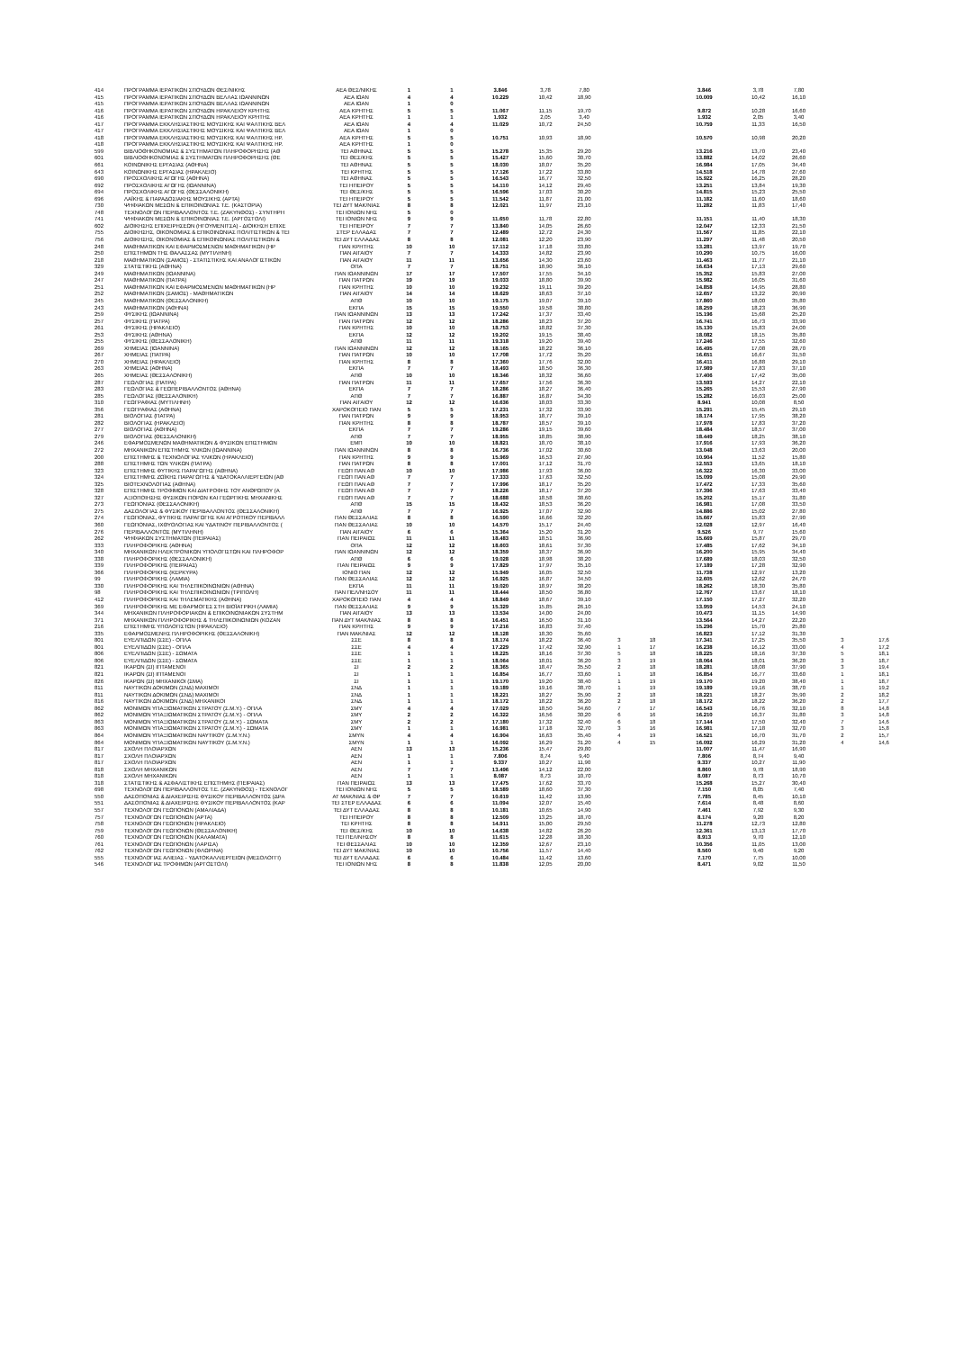| 414 | ΠΡΟΓΡΑΜΜΑ ΙΕΡΑΤΙΚΩΝ ΣΠΟΥΔΩΝ ΘΕΣ/ΝΙΚΗΣ | ΑΕΑ ΘΕΣ/ΝΙΚΗΣ | 1 | 1 | 3.846 | 3,78 | 7,80 | | | 3.846 | 3,78 | 7,80 | | |
| 415 | ΠΡΟΓΡΑΜΜΑ ΙΕΡΑΤΙΚΩΝ ΣΠΟΥΔΩΝ ΒΕΛΛΑΣ ΙΩΑΝΝΙΝΩΝ | ΑΕΑ ΙΩΑΝ | 4 | 4 | 10.229 | 10,42 | 18,90 | | | 10.009 | 10,42 | 16,10 | | |
| 415 | ΠΡΟΓΡΑΜΜΑ ΙΕΡΑΤΙΚΩΝ ΣΠΟΥΔΩΝ ΒΕΛΛΑΣ ΙΩΑΝΝΙΝΩΝ | ΑΕΑ ΙΩΑΝ | 1 | 0 | | | | | | | | | | |
| 416 | ΠΡΟΓΡΑΜΜΑ ΙΕΡΑΤΙΚΩΝ ΣΠΟΥΔΩΝ ΗΡΑΚΛΕΙΟΥ ΚΡΗΤΗΣ | ΑΕΑ ΚΡΗΤΗΣ | 5 | 5 | 11.067 | 11,15 | 19,70 | | | 9.872 | 10,28 | 16,60 | | |
| 416 | ΠΡΟΓΡΑΜΜΑ ΙΕΡΑΤΙΚΩΝ ΣΠΟΥΔΩΝ ΗΡΑΚΛΕΙΟΥ ΚΡΗΤΗΣ | ΑΕΑ ΚΡΗΤΗΣ | 1 | 1 | 1.932 | 2,05 | 3,40 | | | 1.932 | 2,05 | 3,40 | | |
| 417 | ΠΡΟΓΡΑΜΜΑ ΕΚΚΛΗΣΙΑΣΤΙΚΗΣ ΜΟΥΣΙΚΗΣ ΚΑΙ ΨΑΛΤΙΚΗΣ ΒΕΛ | ΑΕΑ ΙΩΑΝ | 4 | 4 | 11.029 | 10,72 | 24,50 | | | 10.759 | 11,33 | 16,50 | | |
| 417 | ΠΡΟΓΡΑΜΜΑ ΕΚΚΛΗΣΙΑΣΤΙΚΗΣ ΜΟΥΣΙΚΗΣ ΚΑΙ ΨΑΛΤΙΚΗΣ ΒΕΛ | ΑΕΑ ΙΩΑΝ | 1 | 0 | | | | | | | | | | |
| 418 | ΠΡΟΓΡΑΜΜΑ ΕΚΚΛΗΣΙΑΣΤΙΚΗΣ ΜΟΥΣΙΚΗΣ ΚΑΙ ΨΑΛΤΙΚΗΣ ΗΡ. | ΑΕΑ ΚΡΗΤΗΣ | 5 | 5 | 10.751 | 10,93 | 18,90 | | | 10.570 | 10,98 | 20,20 | | |
| 418 | ΠΡΟΓΡΑΜΜΑ ΕΚΚΛΗΣΙΑΣΤΙΚΗΣ ΜΟΥΣΙΚΗΣ ΚΑΙ ΨΑΛΤΙΚΗΣ ΗΡ. | ΑΕΑ ΚΡΗΤΗΣ | 1 | 0 | | | | | | | | | | |
| 599 | ΒΙΒΛΙΟΘΗΚΟΝΟΜΙΑΣ & ΣΥΣΤΗΜΑΤΩΝ ΠΛΗΡΟΦΟΡΗΣΗΣ (ΑΘ | ΤΕΙ ΑΘΗΝΑΣ | 5 | 5 | 15.278 | 15,35 | 29,20 | | | 13.216 | 13,70 | 23,40 | | |
| 601 | ΒΙΒΛΙΟΘΗΚΟΝΟΜΙΑΣ & ΣΥΣΤΗΜΑΤΩΝ ΠΛΗΡΟΦΟΡΗΣΗΣ (ΘΕ | ΤΕΙ ΘΕΣ/ΚΗΣ | 5 | 5 | 15.427 | 15,60 | 30,70 | | | 13.882 | 14,02 | 26,60 | | |
| 661 | ΚΟΙΝΩΝΙΚΗΣ ΕΡΓΑΣΙΑΣ (ΑΘΗΝΑ) | ΤΕΙ ΑΘΗΝΑΣ | 5 | 5 | 18.030 | 18,07 | 35,20 | | | 16.984 | 17,05 | 34,40 | | |
| 643 | ΚΟΙΝΩΝΙΚΗΣ ΕΡΓΑΣΙΑΣ (ΗΡΑΚΛΕΙΟ) | ΤΕΙ ΚΡΗΤΗΣ | 5 | 5 | 17.126 | 17,22 | 33,80 | | | 14.518 | 14,78 | 27,60 | | |
| 690 | ΠΡΟΣΧΟΛΙΚΗΣ ΑΓΩΓΗΣ (ΑΘΗΝΑ) | ΤΕΙ ΑΘΗΝΑΣ | 5 | 5 | 16.543 | 16,77 | 32,50 | | | 15.922 | 16,25 | 28,20 | | |
| 692 | ΠΡΟΣΧΟΛΙΚΗΣ ΑΓΩΓΗΣ (ΙΩΑΝΝΙΝΑ) | ΤΕΙ ΗΠΕΙΡΟΥ | 5 | 5 | 14.110 | 14,12 | 29,40 | | | 13.251 | 13,84 | 19,30 | | |
| 694 | ΠΡΟΣΧΟΛΙΚΗΣ ΑΓΩΓΗΣ (ΘΕΣΣΑΛΟΝΙΚΗ) | ΤΕΙ ΘΕΣ/ΚΗΣ | 5 | 5 | 16.596 | 17,03 | 30,20 | | | 14.815 | 15,23 | 25,50 | | |
| 696 | ΛΑΪΚΗΣ & ΠΑΡΑΔΟΣΙΑΚΗΣ ΜΟΥΣΙΚΗΣ (ΑΡΤΑ) | ΤΕΙ ΗΠΕΙΡΟΥ | 5 | 5 | 11.542 | 11,87 | 21,00 | | | 11.182 | 11,60 | 18,60 | | |
| 730 | ΨΗΦΙΑΚΩΝ ΜΕΣΩΝ & ΕΠΙΚΟΙΝΩΝΙΑΣ Τ.Ε. (ΚΑΣΤΟΡΙΑ) | ΤΕΙ ΔΥΤ ΜΑΚ/ΝΙΑΣ | 8 | 8 | 12.021 | 11,97 | 23,10 | | | 11.282 | 11,83 | 17,40 | | |
| 748 | ΤΕΧΝΟΛΟΓΩΝ ΠΕΡΙΒΑΛΛΟΝΤΟΣ Τ.Ε. (ΖΑΚΥΝΘΟΣ) - ΣΥΝΤΗΡΗ | ΤΕΙ ΙΟΝΙΩΝ ΝΗΣ | 5 | 0 | | | | | | | | | | |
| 741 | ΨΗΦΙΑΚΩΝ ΜΕΣΩΝ & ΕΠΙΚΟΙΝΩΝΙΑΣ Τ.Ε. (ΑΡΓΟΣΤΟΛΙ) | ΤΕΙ ΙΟΝΙΩΝ ΝΗΣ | 9 | 9 | 11.650 | 11,78 | 22,80 | | | 11.151 | 11,40 | 18,30 | | |
| 602 | ΔΙΟΙΚΗΣΗΣ ΕΠΙΧΕΙΡΗΣΕΩΝ (ΗΓΟΥΜΕΝΙΤΣΑ) - ΔΙΟΙΚΗΣΗ ΕΠΙΧΕ | ΤΕΙ ΗΠΕΙΡΟΥ | 7 | 7 | 13.840 | 14,05 | 26,60 | | | 12.047 | 12,33 | 21,50 | | |
| 755 | ΔΙΟΙΚΗΣΗΣ, ΟΙΚΟΝΟΜΙΑΣ & ΕΠΙΚΟΙΝΩΝΙΑΣ ΠΟΛΙΤΙΣΤΙΚΩΝ & ΤΕΙ | ΣΤΕΡ ΕΛΛΑΔΑΣ | 7 | 7 | 12.489 | 12,72 | 24,30 | | | 11.567 | 11,85 | 22,10 | | |
| 756 | ΔΙΟΙΚΗΣΗΣ, ΟΙΚΟΝΟΜΙΑΣ & ΕΠΙΚΟΙΝΩΝΙΑΣ ΠΟΛΙΤΙΣΤΙΚΩΝ & | ΤΕΙ ΔΥΤ ΕΛΛΑΔΑΣ | 8 | 8 | 12.081 | 12,20 | 23,90 | | | 11.297 | 11,48 | 20,50 | | |
| 248 | ΜΑΘΗΜΑΤΙΚΩΝ ΚΑΙ ΕΦΑΡΜΟΣΜΕΝΩΝ ΜΑΘΗΜΑΤΙΚΩΝ (ΗΡ | ΠΑΝ ΚΡΗΤΗΣ | 10 | 10 | 17.112 | 17,18 | 33,80 | | | 13.281 | 13,97 | 19,70 | | |
| 250 | ΕΠΙΣΤΗΜΩΝ ΤΗΣ ΘΑΛΑΣΣΑΣ (ΜΥΤΙΛΗΝΗ) | ΠΑΝ ΑΙΓΑΙΟΥ | 7 | 7 | 14.333 | 14,82 | 23,90 | | | 10.290 | 10,75 | 16,00 | | |
| 218 | ΜΑΘΗΜΑΤΙΚΩΝ (ΣΑΜΟΣ) - ΣΤΑΤΙΣΤΙΚΗΣ ΚΑΙ ΑΝΑΛΟΓΙΣΤΙΚΩΝ | ΠΑΝ ΑΙΓΑΙΟΥ | 11 | 11 | 13.656 | 14,30 | 23,60 | | | 11.463 | 11,77 | 21,10 | | |
| 329 | ΣΤΑΤΙΣΤΙΚΗΣ (ΑΘΗΝΑ) | ΟΠΑ | 7 | 7 | 18.751 | 18,90 | 36,10 | | | 16.634 | 17,13 | 29,60 | | |
| 249 | ΜΑΘΗΜΑΤΙΚΩΝ (ΙΩΑΝΝΙΝΑ) | ΠΑΝ ΙΩΑΝΝΙΝΩΝ | 17 | 17 | 17.507 | 17,55 | 34,10 | | | 15.352 | 15,83 | 27,00 | | |
| 247 | ΜΑΘΗΜΑΤΙΚΩΝ (ΠΑΤΡΑ) | ΠΑΝ ΠΑΤΡΩΝ | 19 | 19 | 19.033 | 18,80 | 39,90 | | | 15.982 | 16,05 | 31,60 | | |
| 251 | ΜΑΘΗΜΑΤΙΚΩΝ ΚΑΙ ΕΦΑΡΜΟΣΜΕΝΩΝ ΜΑΘΗΜΑΤΙΚΩΝ (ΗΡ | ΠΑΝ ΚΡΗΤΗΣ | 10 | 10 | 19.232 | 19,11 | 39,20 | | | 14.858 | 14,95 | 28,80 | | |
| 252 | ΜΑΘΗΜΑΤΙΚΩΝ (ΣΑΜΟΣ) - ΜΑΘΗΜΑΤΙΚΩΝ | ΠΑΝ ΑΙΓΑΙΟΥ | 14 | 14 | 18.629 | 18,63 | 37,10 | | | 12.657 | 13,22 | 20,90 | | |
| 245 | ΜΑΘΗΜΑΤΙΚΩΝ (ΘΕΣΣΑΛΟΝΙΚΗ) | ΑΠΘ | 10 | 10 | 19.175 | 19,07 | 39,10 | | | 17.860 | 18,00 | 35,80 | | |
| 243 | ΜΑΘΗΜΑΤΙΚΩΝ (ΑΘΗΝΑ) | ΕΚΠΑ | 15 | 15 | 19.550 | 19,58 | 38,80 | | | 18.259 | 18,23 | 36,90 | | |
| 259 | ΦΥΣΙΚΗΣ (ΙΩΑΝΝΙΝΑ) | ΠΑΝ ΙΩΑΝΝΙΝΩΝ | 13 | 13 | 17.242 | 17,37 | 33,40 | | | 15.196 | 15,68 | 25,20 | | |
| 257 | ΦΥΣΙΚΗΣ (ΠΑΤΡΑ) | ΠΑΝ ΠΑΤΡΩΝ | 12 | 12 | 18.286 | 18,23 | 37,20 | | | 16.741 | 16,73 | 33,90 | | |
| 261 | ΦΥΣΙΚΗΣ (ΗΡΑΚΛΕΙΟ) | ΠΑΝ ΚΡΗΤΗΣ | 10 | 10 | 18.753 | 18,82 | 37,30 | | | 15.130 | 15,83 | 24,00 | | |
| 253 | ΦΥΣΙΚΗΣ (ΑΘΗΝΑ) | ΕΚΠΑ | 12 | 12 | 19.202 | 19,15 | 38,40 | | | 18.082 | 18,15 | 35,80 | | |
| 255 | ΦΥΣΙΚΗΣ (ΘΕΣΣΑΛΟΝΙΚΗ) | ΑΠΘ | 11 | 11 | 19.318 | 19,20 | 39,40 | | | 17.246 | 17,55 | 32,60 | | |
| 269 | ΧΗΜΕΙΑΣ (ΙΩΑΝΝΙΝΑ) | ΠΑΝ ΙΩΑΝΝΙΝΩΝ | 12 | 12 | 18.165 | 18,22 | 36,10 | | | 16.495 | 17,08 | 28,70 | | |
| 267 | ΧΗΜΕΙΑΣ (ΠΑΤΡΑ) | ΠΑΝ ΠΑΤΡΩΝ | 10 | 10 | 17.708 | 17,72 | 35,20 | | | 16.651 | 16,67 | 31,50 | | |
| 270 | ΧΗΜΕΙΑΣ (ΗΡΑΚΛΕΙΟ) | ΠΑΝ ΚΡΗΤΗΣ | 8 | 8 | 17.360 | 17,76 | 32,00 | | | 16.411 | 16,88 | 29,10 | | |
| 263 | ΧΗΜΕΙΑΣ (ΑΘΗΝΑ) | ΕΚΠΑ | 7 | 7 | 18.493 | 18,50 | 36,30 | | | 17.989 | 17,83 | 37,10 | | |
| 265 | ΧΗΜΕΙΑΣ (ΘΕΣΣΑΛΟΝΙΚΗ) | ΑΠΘ | 10 | 10 | 18.346 | 18,32 | 36,60 | | | 17.406 | 17,42 | 35,00 | | |
| 287 | ΓΕΩΛΟΓΙΑΣ (ΠΑΤΡΑ) | ΠΑΝ ΠΑΤΡΩΝ | 11 | 11 | 17.657 | 17,56 | 36,30 | | | 13.593 | 14,27 | 22,10 | | |
| 283 | ΓΕΩΛΟΓΙΑΣ & ΓΕΩΠΕΡΙΒΑΛΛΟΝΤΟΣ (ΑΘΗΝΑ) | ΕΚΠΑ | 7 | 7 | 18.286 | 18,27 | 36,40 | | | 15.265 | 15,53 | 27,90 | | |
| 285 | ΓΕΩΛΟΓΙΑΣ (ΘΕΣΣΑΛΟΝΙΚΗ) | ΑΠΘ | 7 | 7 | 16.887 | 16,87 | 34,30 | | | 15.282 | 16,03 | 25,00 | | |
| 310 | ΓΕΩΓΡΑΦΙΑΣ (ΜΥΤΙΛΗΝΗ) | ΠΑΝ ΑΙΓΑΙΟΥ | 12 | 12 | 16.636 | 18,03 | 33,30 | | | 8.941 | 10,08 | 8,50 | | |
| 356 | ΓΕΩΓΡΑΦΙΑΣ (ΑΘΗΝΑ) | ΧΑΡΟΚΟΠΕΙΟ ΠΑΝ | 5 | 5 | 17.231 | 17,32 | 33,90 | | | 15.291 | 15,45 | 29,10 | | |
| 281 | ΒΙΟΛΟΓΙΑΣ (ΠΑΤΡΑ) | ΠΑΝ ΠΑΤΡΩΝ | 9 | 9 | 18.953 | 18,77 | 39,10 | | | 18.174 | 17,95 | 38,20 | | |
| 282 | ΒΙΟΛΟΓΙΑΣ (ΗΡΑΚΛΕΙΟ) | ΠΑΝ ΚΡΗΤΗΣ | 8 | 8 | 18.787 | 18,57 | 39,10 | | | 17.978 | 17,83 | 37,20 | | |
| 277 | ΒΙΟΛΟΓΙΑΣ (ΑΘΗΝΑ) | ΕΚΠΑ | 7 | 7 | 19.286 | 19,15 | 39,60 | | | 18.484 | 18,57 | 37,00 | | |
| 279 | ΒΙΟΛΟΓΙΑΣ (ΘΕΣΣΑΛΟΝΙΚΗ) | ΑΠΘ | 7 | 7 | 18.955 | 18,85 | 38,90 | | | 18.449 | 18,25 | 38,10 | | |
| 246 | ΕΦΑΡΜΟΣΜΕΝΩΝ ΜΑΘΗΜΑΤΙΚΩΝ & ΦΥΣΙΚΩΝ ΕΠΙΣΤΗΜΩΝ | ΕΜΠ | 10 | 10 | 18.821 | 18,70 | 38,10 | | | 17.916 | 17,93 | 36,20 | | |
| 272 | ΜΗΧΑΝΙΚΩΝ ΕΠΙΣΤΗΜΗΣ ΥΛΙΚΩΝ (ΙΩΑΝΝΙΝΑ) | ΠΑΝ ΙΩΑΝΝΙΝΩΝ | 8 | 8 | 16.736 | 17,02 | 30,60 | | | 13.048 | 13,63 | 20,00 | | |
| 200 | ΕΠΙΣΤΗΜΗΣ & ΤΕΧΝΟΛΟΓΙΑΣ ΥΛΙΚΩΝ (ΗΡΑΚΛΕΙΟ) | ΠΑΝ ΚΡΗΤΗΣ | 9 | 9 | 15.969 | 16,53 | 27,90 | | | 10.904 | 11,52 | 15,80 | | |
| 288 | ΕΠΙΣΤΗΜΗΣ ΤΩΝ ΥΛΙΚΩΝ (ΠΑΤΡΑ) | ΠΑΝ ΠΑΤΡΩΝ | 8 | 8 | 17.001 | 17,12 | 31,70 | | | 12.553 | 13,65 | 18,10 | | |
| 323 | ΕΠΙΣΤΗΜΗΣ ΦΥΤΙΚΗΣ ΠΑΡΑΓΩΓΗΣ (ΑΘΗΝΑ) | ΓΕΩΠ ΠΑΝ ΑΘ | 10 | 10 | 17.986 | 17,93 | 36,00 | | | 16.322 | 16,30 | 33,00 | | |
| 324 | ΕΠΙΣΤΗΜΗΣ ΖΩΪΚΗΣ ΠΑΡΑΓΩΓΗΣ & ΥΔΑΤΟΚΑΛΛΙΕΡΓΕΙΩΝ (ΑΘ | ΓΕΩΠ ΠΑΝ ΑΘ | 7 | 7 | 17.333 | 17,63 | 32,50 | | | 15.099 | 15,08 | 29,90 | | |
| 325 | ΒΙΟΤΕΧΝΟΛΟΓΙΑΣ (ΑΘΗΝΑ) | ΓΕΩΠ ΠΑΝ ΑΘ | 7 | 7 | 17.996 | 18,17 | 35,20 | | | 17.472 | 17,33 | 35,60 | | |
| 328 | ΕΠΙΣΤΗΜΗΣ ΤΡΟΦΙΜΩΝ ΚΑΙ ΔΙΑΤΡΟΦΗΣ ΤΟΥ ΑΝΘΡΩΠΟΥ (Α | ΓΕΩΠ ΠΑΝ ΑΘ | 7 | 7 | 18.226 | 18,17 | 37,20 | | | 17.396 | 17,63 | 33,40 | | |
| 327 | ΑΞΙΟΠΟΙΗΣΗΣ ΦΥΣΙΚΩΝ ΠΟΡΩΝ ΚΑΙ ΓΕΩΡΓΙΚΗΣ ΜΗΧΑΝΙΚΗΣ | ΓΕΩΠ ΠΑΝ ΑΘ | 7 | 7 | 18.688 | 18,58 | 38,60 | | | 15.202 | 15,17 | 31,80 | | |
| 273 | ΓΕΩΠΟΝΙΑΣ (ΘΕΣΣΑΛΟΝΙΚΗ) | ΑΠΘ | 15 | 15 | 18.432 | 18,53 | 36,20 | | | 16.981 | 17,08 | 33,50 | | |
| 275 | ΔΑΣΟΛΟΓΙΑΣ & ΦΥΣΙΚΟΥ ΠΕΡΙΒΑΛΛΟΝΤΟΣ (ΘΕΣΣΑΛΟΝΙΚΗ) | ΑΠΘ | 7 | 7 | 16.925 | 17,07 | 32,90 | | | 14.886 | 15,02 | 27,80 | | |
| 274 | ΓΕΩΠΟΝΙΑΣ, ΦΥΤΙΚΗΣ ΠΑΡΑΓΩΓΗΣ ΚΑΙ ΑΓΡΟΤΙΚΟΥ ΠΕΡΙΒΑΛΛ | ΠΑΝ ΘΕΣΣΑΛΙΑΣ | 8 | 8 | 16.590 | 16,66 | 32,20 | | | 15.667 | 15,83 | 27,90 | | |
| 360 | ΓΕΩΠΟΝΙΑΣ, ΙΧΘΥΟΛΟΓΙΑΣ ΚΑΙ ΥΔΑΤΙΝΟΥ ΠΕΡΙΒΑΛΛΟΝΤΟΣ ( | ΠΑΝ ΘΕΣΣΑΛΙΑΣ | 10 | 10 | 14.570 | 15,17 | 24,40 | | | 12.028 | 12,97 | 16,40 | | |
| 276 | ΠΕΡΙΒΑΛΛΟΝΤΟΣ (ΜΥΤΙΛΗΝΗ) | ΠΑΝ ΑΙΓΑΙΟΥ | 6 | 6 | 15.364 | 15,20 | 31,20 | | | 9.526 | 9,77 | 15,60 | | |
| 262 | ΨΗΦΙΑΚΩΝ ΣΥΣΤΗΜΑΤΩΝ (ΠΕΙΡΑΙΑΣ) | ΠΑΝ ΠΕΙΡΑΙΩΣ | 11 | 11 | 18.483 | 18,51 | 36,90 | | | 15.669 | 15,87 | 29,70 | | |
| 333 | ΠΛΗΡΟΦΟΡΙΚΗΣ (ΑΘΗΝΑ) | ΟΠΑ | 12 | 12 | 18.603 | 18,61 | 37,30 | | | 17.485 | 17,62 | 34,10 | | |
| 340 | ΜΗΧΑΝΙΚΩΝ ΗΛΕΚΤΡΟΝΙΚΩΝ ΥΠΟΛΟΓΙΣΤΩΝ ΚΑΙ ΠΛΗΡΟΦΟΡ | ΠΑΝ ΙΩΑΝΝΙΝΩΝ | 12 | 12 | 18.359 | 18,37 | 36,90 | | | 16.200 | 15,95 | 34,40 | | |
| 338 | ΠΛΗΡΟΦΟΡΙΚΗΣ (ΘΕΣΣΑΛΟΝΙΚΗ) | ΑΠΘ | 6 | 6 | 19.028 | 18,98 | 38,20 | | | 17.689 | 18,03 | 32,50 | | |
| 339 | ΠΛΗΡΟΦΟΡΙΚΗΣ (ΠΕΙΡΑΙΑΣ) | ΠΑΝ ΠΕΙΡΑΙΩΣ | 9 | 9 | 17.829 | 17,97 | 35,10 | | | 17.189 | 17,28 | 32,90 | | |
| 366 | ΠΛΗΡΟΦΟΡΙΚΗΣ (ΚΕΡΚΥΡΑ) | ΙΟΝΙΟ ΠΑΝ | 12 | 12 | 15.949 | 16,05 | 32,50 | | | 11.738 | 12,97 | 13,20 | | |
| 99 | ΠΛΗΡΟΦΟΡΙΚΗΣ (ΛΑΜΙΑ) | ΠΑΝ ΘΕΣΣΑΛΙΑΣ | 12 | 12 | 16.925 | 16,87 | 34,50 | | | 12.605 | 12,62 | 24,70 | | |
| 330 | ΠΛΗΡΟΦΟΡΙΚΗΣ ΚΑΙ ΤΗΛΕΠΙΚΟΙΝΩΝΙΩΝ (ΑΘΗΝΑ) | ΕΚΠΑ | 11 | 11 | 19.020 | 18,97 | 38,20 | | | 18.262 | 18,30 | 35,80 | | |
| 98 | ΠΛΗΡΟΦΟΡΙΚΗΣ ΚΑΙ ΤΗΛΕΠΙΚΟΙΝΩΝΙΩΝ (ΤΡΙΠΟΛΗ) | ΠΑΝ ΠΕΛ/ΝΗΣΟΥ | 11 | 11 | 18.444 | 18,50 | 36,80 | | | 12.767 | 13,67 | 18,10 | | |
| 412 | ΠΛΗΡΟΦΟΡΙΚΗΣ ΚΑΙ ΤΗΛΕΜΑΤΙΚΗΣ (ΑΘΗΝΑ) | ΧΑΡΟΚΟΠΕΙΟ ΠΑΝ | 4 | 4 | 18.849 | 18,67 | 39,10 | | | 17.150 | 17,27 | 32,20 | | |
| 369 | ΠΛΗΡΟΦΟΡΙΚΗΣ ΜΕ ΕΦΑΡΜΟΓΕΣ ΣΤΗ ΒΙΟΪΑΤΡΙΚΗ (ΛΑΜΙΑ) | ΠΑΝ ΘΕΣΣΑΛΙΑΣ | 9 | 9 | 15.329 | 15,85 | 26,10 | | | 13.959 | 14,53 | 24,10 | | |
| 344 | ΜΗΧΑΝΙΚΩΝ ΠΛΗΡΟΦΟΡΙΑΚΩΝ & ΕΠΙΚΟΙΝΩΝΙΑΚΩΝ ΣΥΣΤΗΜ | ΠΑΝ ΑΙΓΑΙΟΥ | 13 | 13 | 13.534 | 14,00 | 24,00 | | | 10.473 | 11,15 | 14,90 | | |
| 371 | ΜΗΧΑΝΙΚΩΝ ΠΛΗΡΟΦΟΡΙΚΗΣ & ΤΗΛΕΠΙΚΟΙΝΩΝΙΩΝ (ΚΟΖΑΝ | ΠΑΝ ΔΥΤ ΜΑΚ/ΝΙΑΣ | 8 | 8 | 16.451 | 16,50 | 31,10 | | | 13.564 | 14,27 | 22,20 | | |
| 216 | ΕΠΙΣΤΗΜΗΣ ΥΠΟΛΟΓΙΣΤΩΝ (ΗΡΑΚΛΕΙΟ) | ΠΑΝ ΚΡΗΤΗΣ | 9 | 9 | 17.216 | 16,83 | 37,40 | | | 15.296 | 15,70 | 25,80 | | |
| 335 | ΕΦΑΡΜΟΣΜΕΝΗΣ ΠΛΗΡΟΦΟΡΙΚΗΣ (ΘΕΣΣΑΛΟΝΙΚΗ) | ΠΑΝ ΜΑΚ/ΝΙΑΣ | 12 | 12 | 18.128 | 18,30 | 35,60 | | | 16.823 | 17,12 | 31,30 | | |
| 801 | ΕΥΕΛΠΙΔΩΝ (ΣΣΕ) - ΟΠΛΑ | ΣΣΕ | 8 | 8 | 18.174 | 18,22 | 36,40 | 3 | 18 | 17.341 | 17,25 | 35,50 | 3 | 17,6 |
| 801 | ΕΥΕΛΠΙΔΩΝ (ΣΣΕ) - ΟΠΛΑ | ΣΣΕ | 4 | 4 | 17.229 | 17,42 | 32,90 | 1 | 17 | 16.238 | 16,12 | 33,00 | 4 | 17,2 |
| 806 | ΕΥΕΛΠΙΔΩΝ (ΣΣΕ) - ΣΩΜΑΤΑ | ΣΣΕ | 1 | 1 | 18.225 | 18,16 | 37,30 | 5 | 18 | 18.225 | 18,16 | 37,30 | 5 | 18,1 |
| 806 | ΕΥΕΛΠΙΔΩΝ (ΣΣΕ) - ΣΩΜΑΤΑ | ΣΣΕ | 1 | 1 | 18.064 | 18,01 | 36,20 | 3 | 19 | 18.064 | 18,01 | 36,20 | 3 | 18,7 |
| 821 | ΙΚΑΡΩΝ (ΣΙ) ΙΠΤΑΜΕΝΟΙ | ΣΙ | 2 | 2 | 18.365 | 18,47 | 35,50 | 2 | 18 | 18.281 | 18,08 | 37,90 | 3 | 19,4 |
| 821 | ΙΚΑΡΩΝ (ΣΙ) ΙΠΤΑΜΕΝΟΙ | ΣΙ | 1 | 1 | 16.854 | 16,77 | 33,60 | 1 | 18 | 16.854 | 16,77 | 33,60 | 1 | 18,1 |
| 826 | ΙΚΑΡΩΝ (ΣΙ) ΜΗΧΑΝΙΚΟΙ (ΣΜΑ) | ΣΙ | 1 | 1 | 19.170 | 19,20 | 38,40 | 1 | 19 | 19.170 | 19,20 | 38,40 | 1 | 18,7 |
| 811 | ΝΑΥΤΙΚΩΝ ΔΟΚΙΜΩΝ (ΣΝΔ) ΜΑΧΙΜΟΙ | ΣΝΔ | 1 | 1 | 19.189 | 19,16 | 38,70 | 1 | 19 | 19.189 | 19,16 | 38,70 | 1 | 19,2 |
| 811 | ΝΑΥΤΙΚΩΝ ΔΟΚΙΜΩΝ (ΣΝΔ) ΜΑΧΙΜΟΙ | ΣΝΔ | 1 | 1 | 18.221 | 18,27 | 35,90 | 2 | 18 | 18.221 | 18,27 | 35,90 | 2 | 18,2 |
| 816 | ΝΑΥΤΙΚΩΝ ΔΟΚΙΜΩΝ (ΣΝΔ) ΜΗΧΑΝΙΚΟΙ | ΣΝΔ | 1 | 1 | 18.172 | 18,22 | 36,20 | 2 | 18 | 18.172 | 18,22 | 36,20 | 2 | 17,7 |
| 862 | ΜΟΝΙΜΩΝ ΥΠΑΞΙΩΜΑΤΙΚΩΝ ΣΤΡΑΤΟΥ (Σ.Μ.Υ.) - ΟΠΛΑ | ΣΜΥ | 4 | 4 | 17.029 | 18,50 | 34,60 | 7 | 17 | 16.543 | 16,76 | 32,10 | 8 | 14,8 |
| 862 | ΜΟΝΙΜΩΝ ΥΠΑΞΙΩΜΑΤΙΚΩΝ ΣΤΡΑΤΟΥ (Σ.Μ.Υ.) - ΟΠΛΑ | ΣΜΥ | 2 | 2 | 16.322 | 16,56 | 30,20 | 6 | 16 | 16.210 | 16,37 | 31,80 | 3 | 14,8 |
| 863 | ΜΟΝΙΜΩΝ ΥΠΑΞΙΩΜΑΤΙΚΩΝ ΣΤΡΑΤΟΥ (Σ.Μ.Υ.) - ΣΩΜΑΤΑ | ΣΜΥ | 2 | 2 | 17.180 | 17,32 | 32,40 | 6 | 18 | 17.144 | 17,50 | 32,40 | 7 | 14,6 |
| 863 | ΜΟΝΙΜΩΝ ΥΠΑΞΙΩΜΑΤΙΚΩΝ ΣΤΡΑΤΟΥ (Σ.Μ.Υ.) - ΣΩΜΑΤΑ | ΣΜΥ | 1 | 1 | 16.981 | 17,18 | 32,70 | 3 | 16 | 16.981 | 17,18 | 32,70 | 3 | 15,8 |
| 864 | ΜΟΝΙΜΩΝ ΥΠΑΞΙΩΜΑΤΙΚΩΝ ΝΑΥΤΙΚΟΥ (Σ.Μ.Υ.Ν.) | ΣΜΥΝ | 4 | 4 | 16.904 | 16,63 | 35,40 | 4 | 19 | 16.521 | 16,70 | 31,70 | 2 | 15,7 |
| 864 | ΜΟΝΙΜΩΝ ΥΠΑΞΙΩΜΑΤΙΚΩΝ ΝΑΥΤΙΚΟΥ (Σ.Μ.Υ.Ν.) | ΣΜΥΝ | 1 | 1 | 16.092 | 16,29 | 31,20 | 4 | 15 | 16.092 | 16,29 | 31,20 | 4 | 14,6 |
| 817 | ΣΧΟΛΗ ΠΛΟΙΑΡΧΩΝ | ΑΕΝ | 13 | 13 | 15.236 | 15,47 | 29,80 | | | 11.007 | 11,47 | 16,90 | | |
| 817 | ΣΧΟΛΗ ΠΛΟΙΑΡΧΩΝ | ΑΕΝ | 1 | 1 | 7.806 | 8,74 | 9,40 | | | 7.806 | 8,74 | 9,40 | | |
| 817 | ΣΧΟΛΗ ΠΛΟΙΑΡΧΩΝ | ΑΕΝ | 1 | 1 | 9.337 | 10,27 | 11,90 | | | 9.337 | 10,27 | 11,90 | | |
| 818 | ΣΧΟΛΗ ΜΗΧΑΝΙΚΩΝ | ΑΕΝ | 7 | 7 | 13.496 | 14,12 | 22,00 | | | 8.860 | 9,78 | 18,90 | | |
| 818 | ΣΧΟΛΗ ΜΗΧΑΝΙΚΩΝ | ΑΕΝ | 1 | 1 | 8.087 | 8,73 | 10,70 | | | 8.087 | 8,73 | 10,70 | | |
| 318 | ΣΤΑΤΙΣΤΙΚΗΣ & ΑΣΦΑΛΙΣΤΙΚΗΣ ΕΠΙΣΤΗΜΗΣ (ΠΕΙΡΑΙΑΣ) | ΠΑΝ ΠΕΙΡΑΙΩΣ | 13 | 13 | 17.475 | 17,62 | 33,70 | | | 15.268 | 15,27 | 30,40 | | |
| 698 | ΤΕΧΝΟΛΟΓΩΝ ΠΕΡΙΒΑΛΛΟΝΤΟΣ Τ.Ε. (ΖΑΚΥΝΘΟΣ) - ΤΕΧΝΟΛΟΓ | ΤΕΙ ΙΟΝΙΩΝ ΝΗΣ | 5 | 5 | 18.589 | 18,60 | 37,30 | | | 7.150 | 8,05 | 7,40 | | |
| 550 | ΔΑΣΟΠΟΝΙΑΣ & ΔΙΑΧΕΙΡΙΣΗΣ ΦΥΣΙΚΟΥ ΠΕΡΙΒΑΛΛΟΝΤΟΣ (ΔΡΑ | ΑΤ ΜΑΚ/ΝΙΑΣ & ΘΡ | 7 | 7 | 10.619 | 11,42 | 13,90 | | | 7.785 | 8,45 | 10,10 | | |
| 551 | ΔΑΣΟΠΟΝΙΑΣ & ΔΙΑΧΕΙΡΙΣΗΣ ΦΥΣΙΚΟΥ ΠΕΡΙΒΑΛΛΟΝΤΟΣ (ΚΑΡ | ΤΕΙ ΣΤΕΡ ΕΛΛΑΔΑΣ | 6 | 6 | 11.094 | 12,07 | 15,40 | | | 7.614 | 8,48 | 8,60 | | |
| 557 | ΤΕΧΝΟΛΟΓΩΝ ΓΕΩΠΟΝΩΝ (ΑΜΑΛΙΑΔΑ) | ΤΕΙ ΔΥΤ ΕΛΛΑΔΑΣ | 8 | 8 | 10.181 | 10,65 | 14,90 | | | 7.461 | 7,92 | 9,30 | | |
| 757 | ΤΕΧΝΟΛΟΓΩΝ ΓΕΩΠΟΝΩΝ (ΑΡΤΑ) | ΤΕΙ ΗΠΕΙΡΟΥ | 8 | 8 | 12.509 | 13,25 | 18,70 | | | 8.174 | 9,20 | 8,20 | | |
| 758 | ΤΕΧΝΟΛΟΓΩΝ ΓΕΩΠΟΝΩΝ (ΗΡΑΚΛΕΙΟ) | ΤΕΙ ΚΡΗΤΗΣ | 8 | 8 | 14.911 | 15,00 | 29,50 | | | 11.278 | 12,73 | 12,80 | | |
| 759 | ΤΕΧΝΟΛΟΓΩΝ ΓΕΩΠΟΝΩΝ (ΘΕΣΣΑΛΟΝΙΚΗ) | ΤΕΙ ΘΕΣ/ΚΗΣ | 10 | 10 | 14.638 | 14,82 | 26,20 | | | 12.361 | 13,13 | 17,70 | | |
| 760 | ΤΕΧΝΟΛΟΓΩΝ ΓΕΩΠΟΝΩΝ (ΚΑΛΑΜΑΤΑ) | ΤΕΙ ΠΕΛ/ΝΗΣΟΥ | 8 | 8 | 11.615 | 12,28 | 18,30 | | | 8.913 | 9,70 | 12,10 | | |
| 761 | ΤΕΧΝΟΛΟΓΩΝ ΓΕΩΠΟΝΩΝ (ΛΑΡΙΣΑ) | ΤΕΙ ΘΕΣΣΑΛΙΑΣ | 10 | 10 | 12.359 | 12,67 | 23,10 | | | 10.356 | 11,05 | 13,00 | | |
| 762 | ΤΕΧΝΟΛΟΓΩΝ ΓΕΩΠΟΝΩΝ (ΦΛΩΡΙΝΑ) | ΤΕΙ ΔΥΤ ΜΑΚ/ΝΙΑΣ | 10 | 10 | 10.756 | 11,57 | 14,40 | | | 8.560 | 9,40 | 9,20 | | |
| 555 | ΤΕΧΝΟΛΟΓΙΑΣ ΑΛΙΕΙΑΣ - ΥΔΑΤΟΚΑΛΛΙΕΡΓΕΙΩΝ (ΜΕΣΟΛΟΓΓΙ) | ΤΕΙ ΔΥΤ ΕΛΛΑΔΑΣ | 6 | 6 | 10.484 | 11,42 | 13,60 | | | 7.170 | 7,75 | 10,00 | | |
| 546 | ΤΕΧΝΟΛΟΓΙΑΣ ΤΡΟΦΙΜΩΝ (ΑΡΓΟΣΤΟΛΙ) | ΤΕΙ ΙΟΝΙΩΝ ΝΗΣ | 8 | 8 | 11.838 | 12,05 | 20,00 | | | 8.471 | 9,02 | 11,50 | | |